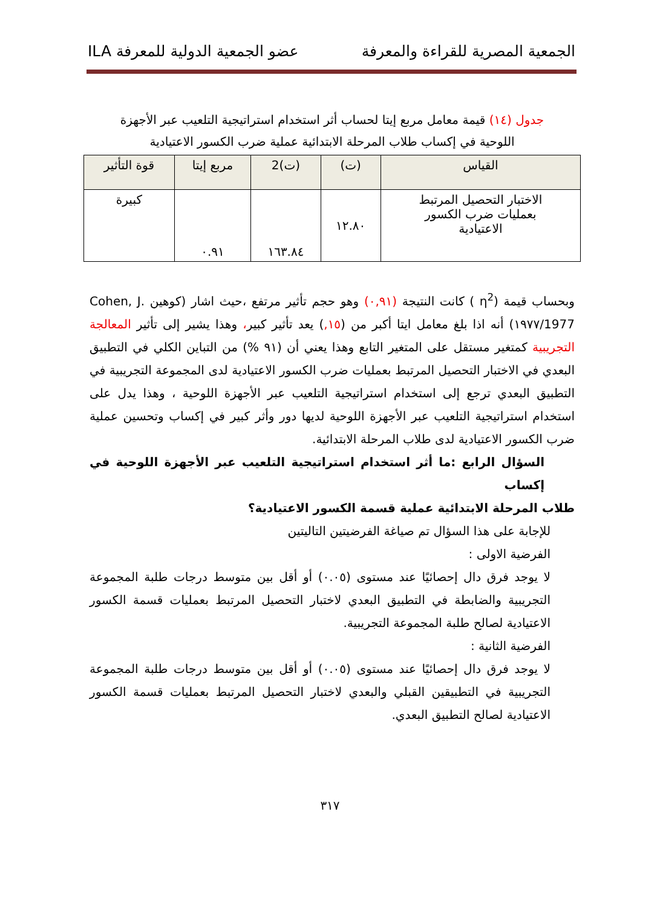الجمعية المصرية للقراءة والمعرفة عضو الجمعية الدولية للمعرفة ILA
جدول (١٤) قيمة معامل مربع إيتا لحساب أثر استخدام استراتيجية التلعيب عبر الأجهزة
اللوحية في إكساب طلاب المرحلة الابتدائية عملية ضرب الكسور الاعتيادية
| القياس | (ت) | (ت)2 | مربع إيتا | قوة التأثير |
| --- | --- | --- | --- | --- |
| الاختبار التحصيل المرتبط بعمليات ضرب الكسور الاعتيادية | ١٢.٨٠ | ١٦٣.٨٤ | ٠.٩١ | كبيرة |
وبحساب قيمة (η<sup>2</sup> ) كانت النتيجة (٠,٩١) وهو حجم تأثير مرتفع ،حيث اشار (كوهين Cohen, J. 1977/١٩٧٧) أنه اذا بلغ معامل ايتا أكبر من (١٥,) يعد تأثير كبير، وهذا يشير إلى تأثير المعالجة التجريبية كمتغير مستقل على المتغير التابع وهذا يعني أن (٩١ %) من التباين الكلي في التطبيق البعدي في الاختبار التحصيل المرتبط بعمليات ضرب الكسور الاعتيادية لدى المجموعة التجريبية في التطبيق البعدي ترجع إلى استخدام استراتيجية التلعيب عبر الأجهزة اللوحية ، وهذا يدل على استخدام استراتيجية التلعيب عبر الأجهزة اللوحية لديها دور وأثر كبير في إكساب وتحسين عملية ضرب الكسور الاعتيادية لدى طلاب المرحلة الابتدائية.
السؤال الرابع :ما أثر استخدام استراتيجية التلعيب عبر الأجهزة اللوحية في إكساب
طلاب المرحلة الابتدائية عملية قسمة الكسور الاعتيادية؟
للإجابة على هذا السؤال تم صياغة الفرضيتين التاليتين
الفرضية الاولى :
لا يوجد فرق دال إحصائيًا عند مستوى (٠.٠٥) أو أقل بين متوسط درجات طلبة المجموعة التجريبية والضابطة في التطبيق البعدي لاختبار التحصيل المرتبط بعمليات قسمة الكسور الاعتيادية لصالح طلبة المجموعة التجريبية.
الفرضية الثانية :
لا يوجد فرق دال إحصائيًا عند مستوى (٠.٠٥) أو أقل بين متوسط درجات طلبة المجموعة التجريبية في التطبيقين القبلي والبعدي لاختبار التحصيل المرتبط بعمليات قسمة الكسور الاعتيادية لصالح التطبيق البعدي.
٣١٧